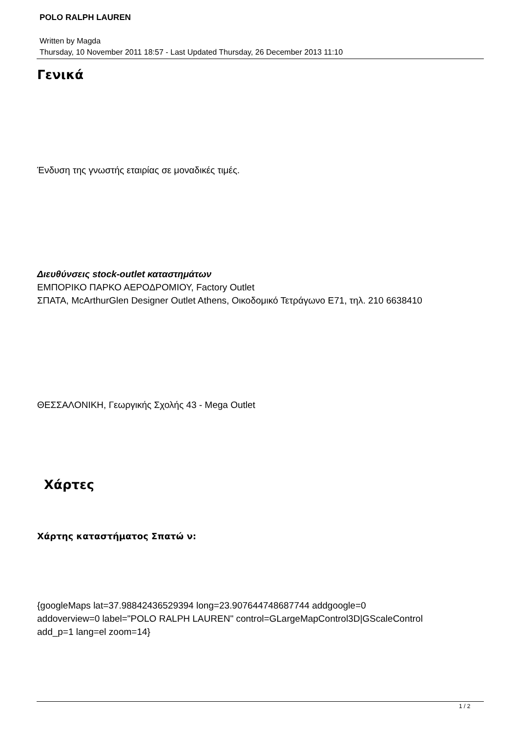POLO RALPH LAUREN
Written by Magda
Thursday, 10 November 2011 18:57 - Last Updated Thursday, 26 December 2013 11:10
Γενικά
Ένδυση της γνωστής εταιρίας σε μοναδικές τιμές.
Διευθύνσεις stock-outlet καταστημάτων
ΕΜΠΟΡΙΚΟ ΠΑΡΚΟ ΑΕΡΟΔΡΟΜΙΟΥ, Factory Outlet
ΣΠΑΤΑ, McArthurGlen Designer Outlet Athens, Οικοδομικό Τετράγωνο Ε71, τηλ. 210 6638410
ΘΕΣΣΑΛΟΝΙΚΗ, Γεωργικής Σχολής 43 - Mega Outlet
Χάρτες
Χάρτης καταστήματος Σπατώ ν:
{googleMaps lat=37.98842436529394 long=23.907644748687744 addgoogle=0
addoverview=0 label="POLO RALPH LAUREN" control=GLargeMapControl3D|GScaleControl
add_p=1 lang=el zoom=14}
1 / 2